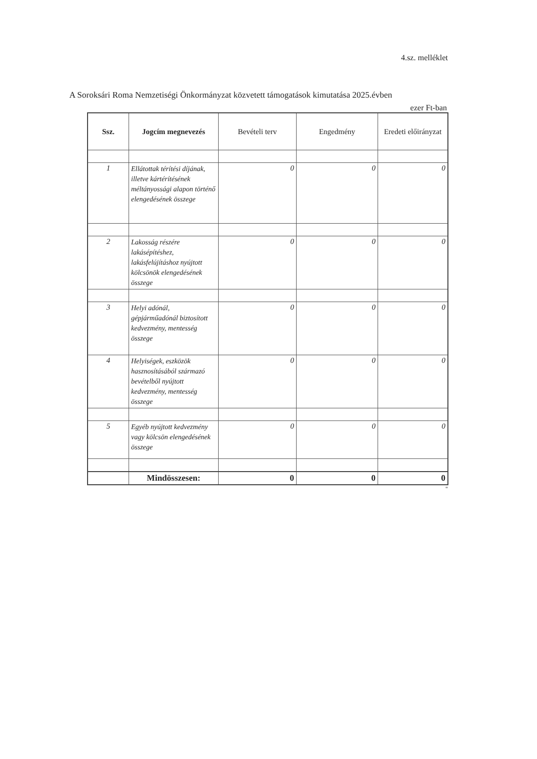4.sz. melléklet
A Soroksári Roma Nemzetiségi Önkormányzat közvetett támogatások kimutatása 2025.évben
ezer Ft-ban
| Ssz. | Jogcím megnevezés | Bevételi terv | Engedmény | Eredeti előirányzat |
| --- | --- | --- | --- | --- |
| 1 | Ellátottak térítési díjának, illetve kártérítésének méltányossági alapon történő elengedésének összege | 0 | 0 | 0 |
| 2 | Lakosság részére lakásépítéshez, lakásfelújításhoz nyújtott kölcsönök elengedésének összege | 0 | 0 | 0 |
| 3 | Helyi adónál, gépjárműadónál biztosított kedvezmény, mentesség összege | 0 | 0 | 0 |
| 4 | Helyiségek, eszközök hasznosításából származó bevételből nyújtott kedvezmény, mentesség összege | 0 | 0 | 0 |
| 5 | Egyéb nyújtott kedvezmény vagy kölcsön elengedésének összege | 0 | 0 | 0 |
| | Mindösszesen: | 0 | 0 | 0 |
"